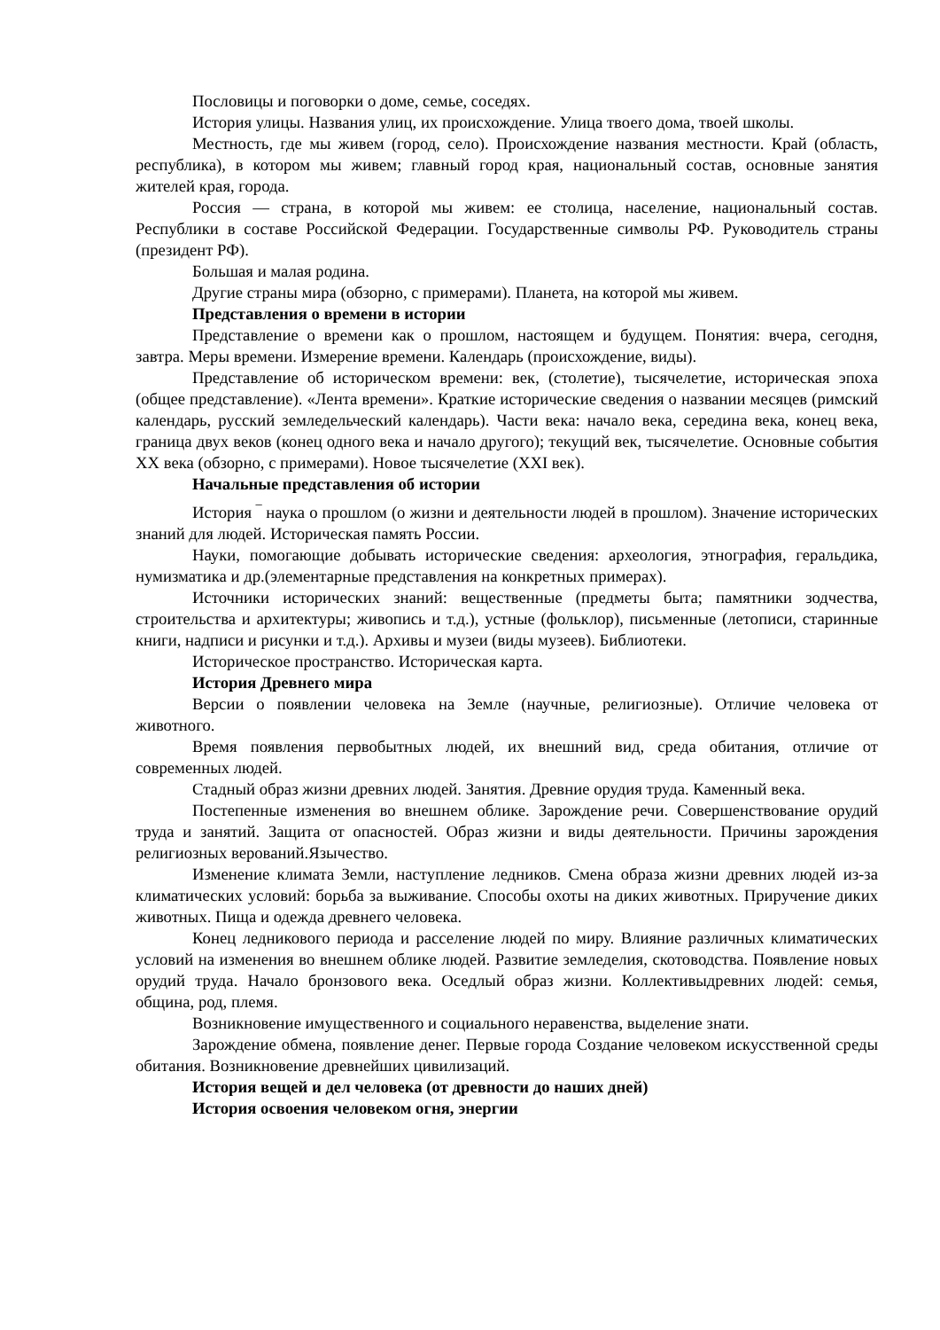Пословицы и поговорки о доме, семье, соседях.
История улицы. Названия улиц, их происхождение. Улица твоего дома, твоей школы.
Местность, где мы живем (город, село). Происхождение названия местности. Край (область, республика), в котором мы живем; главный город края, национальный состав, основные занятия жителей края, города.
Россия — страна, в которой мы живем: ее столица, население, национальный состав. Республики в составе Российской Федерации. Государственные символы РФ. Руководитель страны (президент РФ).
Большая и малая родина.
Другие страны мира (обзорно, с примерами). Планета, на которой мы живем.
Представления о времени в истории
Представление о времени как о прошлом, настоящем и будущем. Понятия: вчера, сегодня, завтра. Меры времени. Измерение времени. Календарь (происхождение, виды).
Представление об историческом времени: век, (столетие), тысячелетие, историческая эпоха (общее представление). «Лента времени». Краткие исторические сведения о названии месяцев (римский календарь, русский земледельческий календарь). Части века: начало века, середина века, конец века, граница двух веков (конец одного века и начало другого); текущий век, тысячелетие. Основные события XX века (обзорно, с примерами). Новое тысячелетие (XXI век).
Начальные представления об истории
История ‾ наука о прошлом (о жизни и деятельности людей в прошлом). Значение исторических знаний для людей. Историческая память России.
Науки, помогающие добывать исторические сведения: археология, этнография, геральдика, нумизматика и др.(элементарные представления на конкретных примерах).
Источники исторических знаний: вещественные (предметы быта; памятники зодчества, строительства и архитектуры; живопись и т.д.), устные (фольклор), письменные (летописи, старинные книги, надписи и рисунки и т.д.). Архивы и музеи (виды музеев). Библиотеки.
Историческое пространство. Историческая карта.
История Древнего мира
Версии о появлении человека на Земле (научные, религиозные). Отличие человека от животного.
Время появления первобытных людей, их внешний вид, среда обитания, отличие от современных людей.
Стадный образ жизни древних людей. Занятия. Древние орудия труда. Каменный века.
Постепенные изменения во внешнем облике. Зарождение речи. Совершенствование орудий труда и занятий. Защита от опасностей. Образ жизни и виды деятельности. Причины зарождения религиозных верований.Язычество.
Изменение климата Земли, наступление ледников. Смена образа жизни древних людей из-за климатических условий: борьба за выживание. Способы охоты на диких животных. Приручение диких животных. Пища и одежда древнего человека.
Конец ледникового периода и расселение людей по миру. Влияние различных климатических условий на изменения во внешнем облике людей. Развитие земледелия, скотоводства. Появление новых орудий труда. Начало бронзового века. Оседлый образ жизни. Коллективыдревних людей: семья, община, род, племя.
Возникновение имущественного и социального неравенства, выделение знати.
Зарождение обмена, появление денег. Первые города Создание человеком искусственной среды обитания. Возникновение древнейших цивилизаций.
История вещей и дел человека (от древности до наших дней)
История освоения человеком огня, энергии